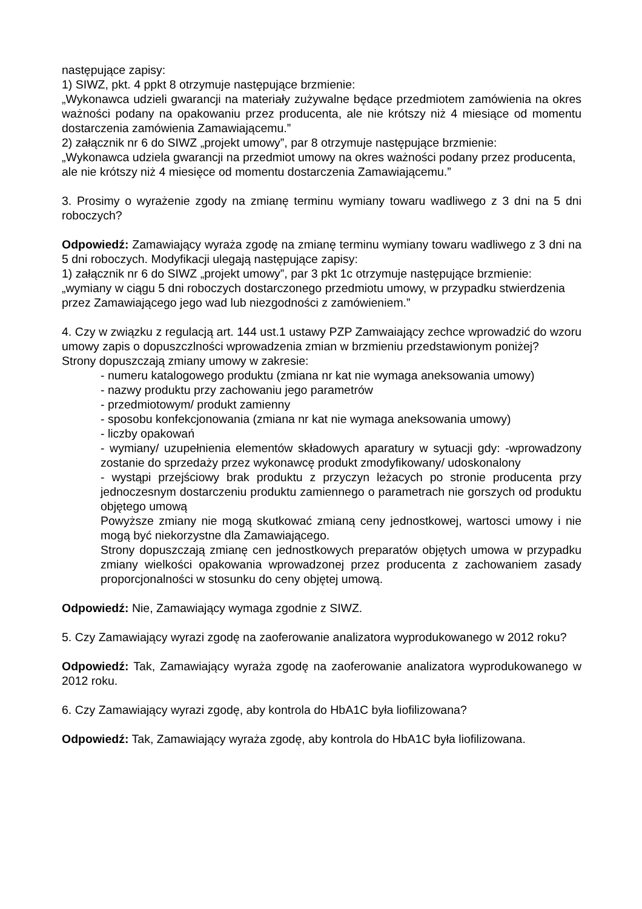następujące zapisy:
1) SIWZ, pkt. 4 ppkt 8 otrzymuje następujące brzmienie:
„Wykonawca udzieli gwarancji na materiały zużywalne będące przedmiotem zamówienia na okres ważności podany na opakowaniu przez producenta, ale nie krótszy niż 4 miesiące od momentu dostarczenia zamówienia Zamawiającemu.”
2) załącznik nr 6 do SIWZ „projekt umowy”, par 8 otrzymuje następujące brzmienie:
„Wykonawca udziela gwarancji na przedmiot umowy na okres ważności podany przez producenta, ale nie krótszy niż 4 miesięce od momentu dostarczenia Zamawiającemu.”
3. Prosimy o wyrażenie zgody na zmianę terminu wymiany towaru wadliwego z 3 dni na 5 dni roboczych?
Odpowiedź: Zamawiający wyraża zgodę na zmianę terminu wymiany towaru wadliwego z 3 dni na 5 dni roboczych. Modyfikacji ulegają następujące zapisy:
1) załącznik nr 6 do SIWZ „projekt umowy”, par 3 pkt 1c otrzymuje następujące brzmienie:
„wymiany w ciągu 5 dni roboczych dostarczonego przedmiotu umowy, w przypadku stwierdzenia przez Zamawiającego jego wad lub niezgodności z zamówieniem.”
4. Czy w związku z regulacją art. 144 ust.1 ustawy PZP Zamwaiający zechce wprowadzić do wzoru umowy zapis o dopuszczlności wprowadzenia zmian w brzmieniu przedstawionym poniżej?
Strony dopuszczają zmiany umowy w zakresie:
- numeru katalogowego produktu (zmiana nr kat nie wymaga aneksowania umowy)
- nazwy produktu przy zachowaniu jego parametrów
- przedmiotowym/ produkt zamienny
- sposobu konfekcjonowania (zmiana nr kat nie wymaga aneksowania umowy)
- liczby opakowań
- wymiany/ uzupełnienia elementów składowych aparatury w sytuacji gdy: -wprowadzony zostanie do sprzedaży przez wykonawcę produkt zmodyfikowany/ udoskonalony
- wystąpi przejściowy brak produktu z przyczyn leżacych po stronie producenta przy jednoczesnym dostarczeniu produktu zamiennego o parametrach nie gorszych od produktu objętego umową
Powyższe zmiany nie mogą skutkować zmianą ceny jednostkowej, wartosci umowy i nie mogą być niekorzystne dla Zamawiającego.
Strony dopuszczają zmianę cen jednostkowych preparatów objętych umowa w przypadku zmiany wielkości opakowania wprowadzonej przez producenta z zachowaniem zasady proporcjonalności w stosunku do ceny objętej umową.
Odpowiedź: Nie, Zamawiający wymaga zgodnie z SIWZ.
5. Czy Zamawiający wyrazi zgodę na zaoferowanie analizatora wyprodukowanego w 2012 roku?
Odpowiedź: Tak, Zamawiający wyraża zgodę na zaoferowanie analizatora wyprodukowanego w 2012 roku.
6. Czy Zamawiający wyrazi zgodę, aby kontrola do HbA1C była liofilizowana?
Odpowiedź: Tak, Zamawiający wyraża zgodę, aby kontrola do HbA1C była liofilizowana.